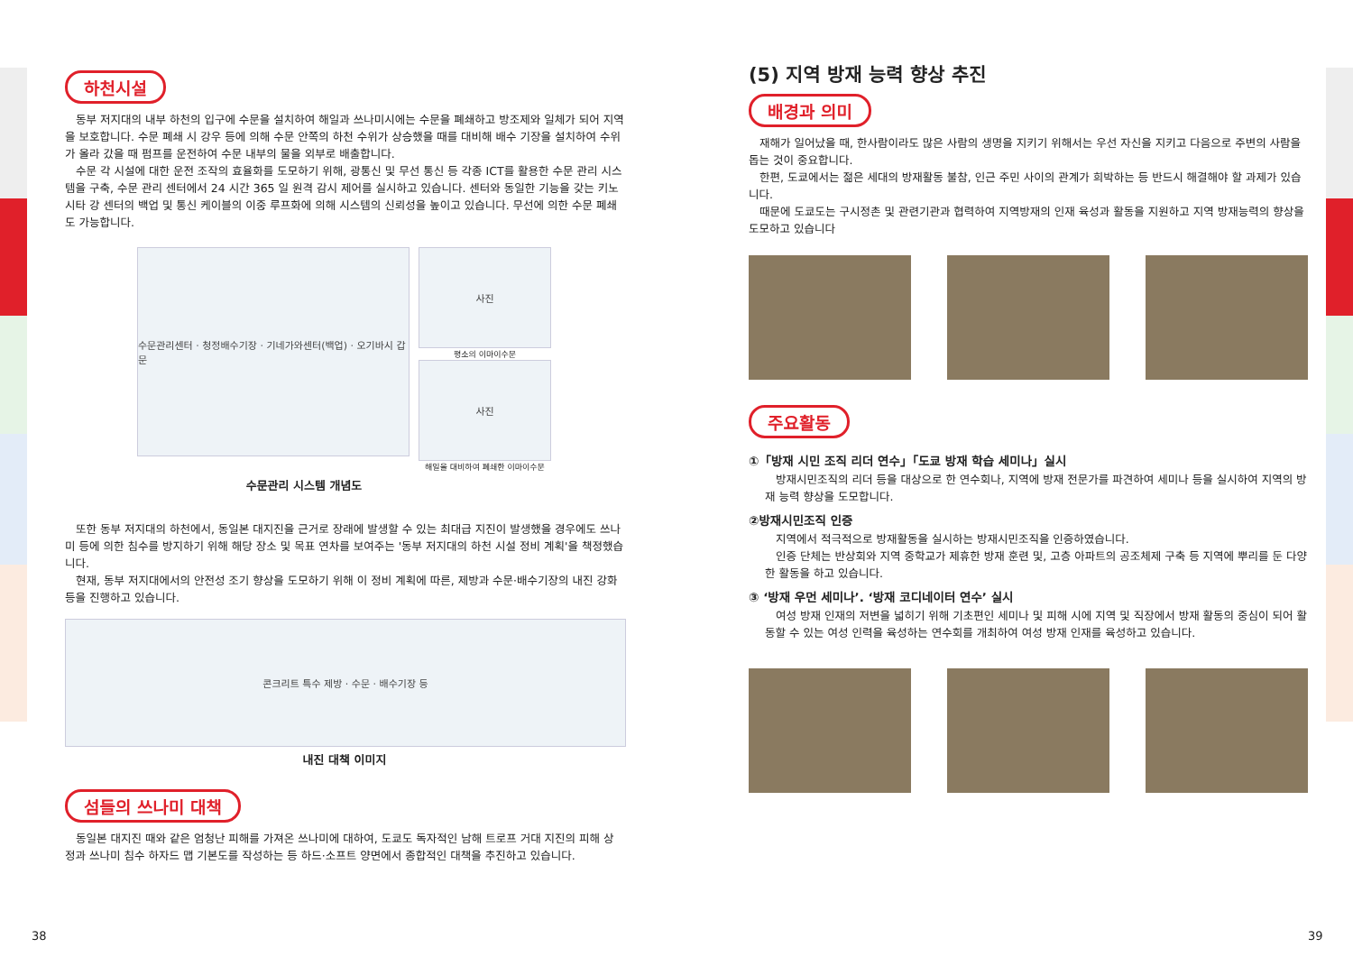하천시설
동부 저지대의 내부 하천의 입구에 수문을 설치하여 해일과 쓰나미시에는 수문을 폐쇄하고 방조제와 일체가 되어 지역을 보호합니다. 수문 폐쇄 시 강우 등에 의해 수문 안쪽의 하천 수위가 상승했을 때를 대비해 배수 기장을 설치하여 수위가 올라 갔을 때 펌프를 운전하여 수문 내부의 물을 외부로 배출합니다.
수문 각 시설에 대한 운전 조작의 효율화를 도모하기 위해, 광통신 및 무선 통신 등 각종 ICT를 활용한 수문 관리 시스템을 구축, 수문 관리 센터에서 24 시간 365 일 원격 감시 제어를 실시하고 있습니다. 센터와 동일한 기능을 갖는 키노시타 강 센터의 백업 및 통신 케이블의 이중 루프화에 의해 시스템의 신뢰성을 높이고 있습니다. 무선에 의한 수문 폐쇄도 가능합니다.
수문관리센터 · 청정배수기장 · 기네가와센터(백업) · 오기바시 갑문
사진
평소의 이마이수문
사진
해일을 대비하여 폐쇄한 이마이수문
수문관리 시스템 개념도
또한 동부 저지대의 하천에서, 동일본 대지진을 근거로 장래에 발생할 수 있는 최대급 지진이 발생했을 경우에도 쓰나미 등에 의한 침수를 방지하기 위해 해당 장소 및 목표 연차를 보여주는 '동부 저지대의 하천 시설 정비 계획'을 책정했습니다.
현재, 동부 저지대에서의 안전성 조기 향상을 도모하기 위해 이 정비 계획에 따른, 제방과 수문·배수기장의 내진 강화 등을 진행하고 있습니다.
콘크리트 특수 제방 · 수문 · 배수기장 등
내진 대책 이미지
섬들의 쓰나미 대책
동일본 대지진 때와 같은 엄청난 피해를 가져온 쓰나미에 대하여, 도쿄도 독자적인 남해 트로프 거대 지진의 피해 상정과 쓰나미 침수 하자드 맵 기본도를 작성하는 등 하드·소프트 양면에서 종합적인 대책을 추진하고 있습니다.
(5) 지역 방재 능력 향상 추진
배경과 의미
재해가 일어났을 때, 한사람이라도 많은 사람의 생명을 지키기 위해서는 우선 자신을 지키고 다음으로 주변의 사람을 돕는 것이 중요합니다.
한편, 도쿄에서는 젊은 세대의 방재활동 불참, 인근 주민 사이의 관계가 희박하는 등 반드시 해결해야 할 과제가 있습니다.
때문에 도쿄도는 구시정촌 및 관련기관과 협력하여 지역방재의 인재 육성과 활동을 지원하고 지역 방재능력의 향상을 도모하고 있습니다
주요활동
①「방재 시민 조직 리더 연수」「도쿄 방재 학습 세미나」실시
방재시민조직의 리더 등을 대상으로 한 연수회나, 지역에 방재 전문가를 파견하여 세미나 등을 실시하여 지역의 방재 능력 향상을 도모합니다.
②방재시민조직 인증
지역에서 적극적으로 방재활동을 실시하는 방재시민조직을 인증하였습니다.
인증 단체는 반상회와 지역 중학교가 제휴한 방재 훈련 및, 고층 아파트의 공조체제 구축 등 지역에 뿌리를 둔 다양한 활동을 하고 있습니다.
③ ‘방재 우먼 세미나’. ‘방재 코디네이터 연수’ 실시
여성 방재 인재의 저변을 넓히기 위해 기초편인 세미나 및 피해 시에 지역 및 직장에서 방재 활동의 중심이 되어 활동할 수 있는 여성 인력을 육성하는 연수회를 개최하여 여성 방재 인재를 육성하고 있습니다.
38 39